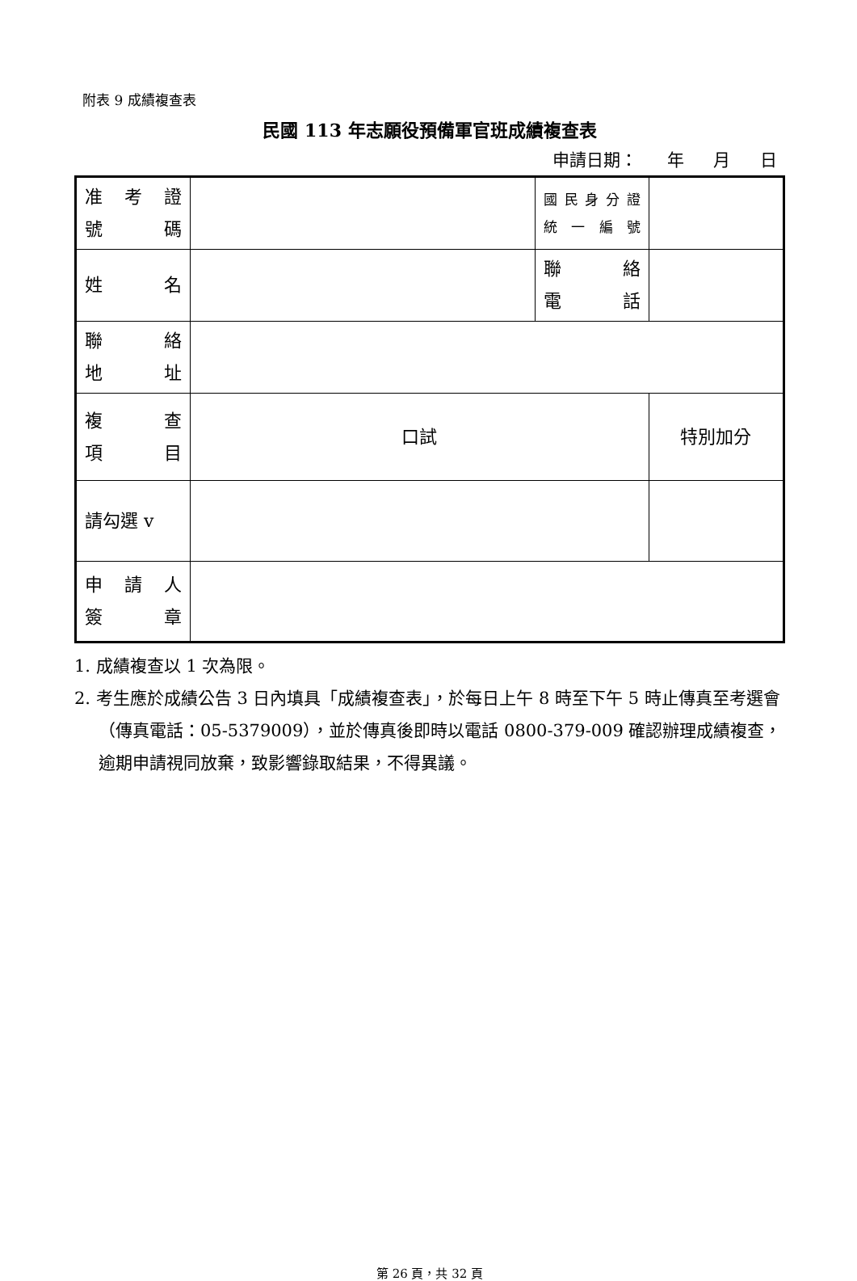附表 9 成績複查表
民國 113 年志願役預備軍官班成績複查表
申請日期： 年 月 日
| 准 考 證 號 碼 | | 國民身分證 統 一 編 號 | |
| 姓 名 | | 聯 絡 電 話 | |
| 聯 絡 地 址 | | | |
| 複 查 項 目 | 口試 | | 特別加分 |
| 請勾選 v | | | |
| 申 請 人 簽 章 | | | |
1. 成績複查以 1 次為限。
2. 考生應於成績公告 3 日內填具「成績複查表」，於每日上午 8 時至下午 5 時止傳真至考選會（傳真電話：05-5379009），並於傳真後即時以電話 0800-379-009 確認辦理成績複查，逾期申請視同放棄，致影響錄取結果，不得異議。
第 26 頁，共 32 頁